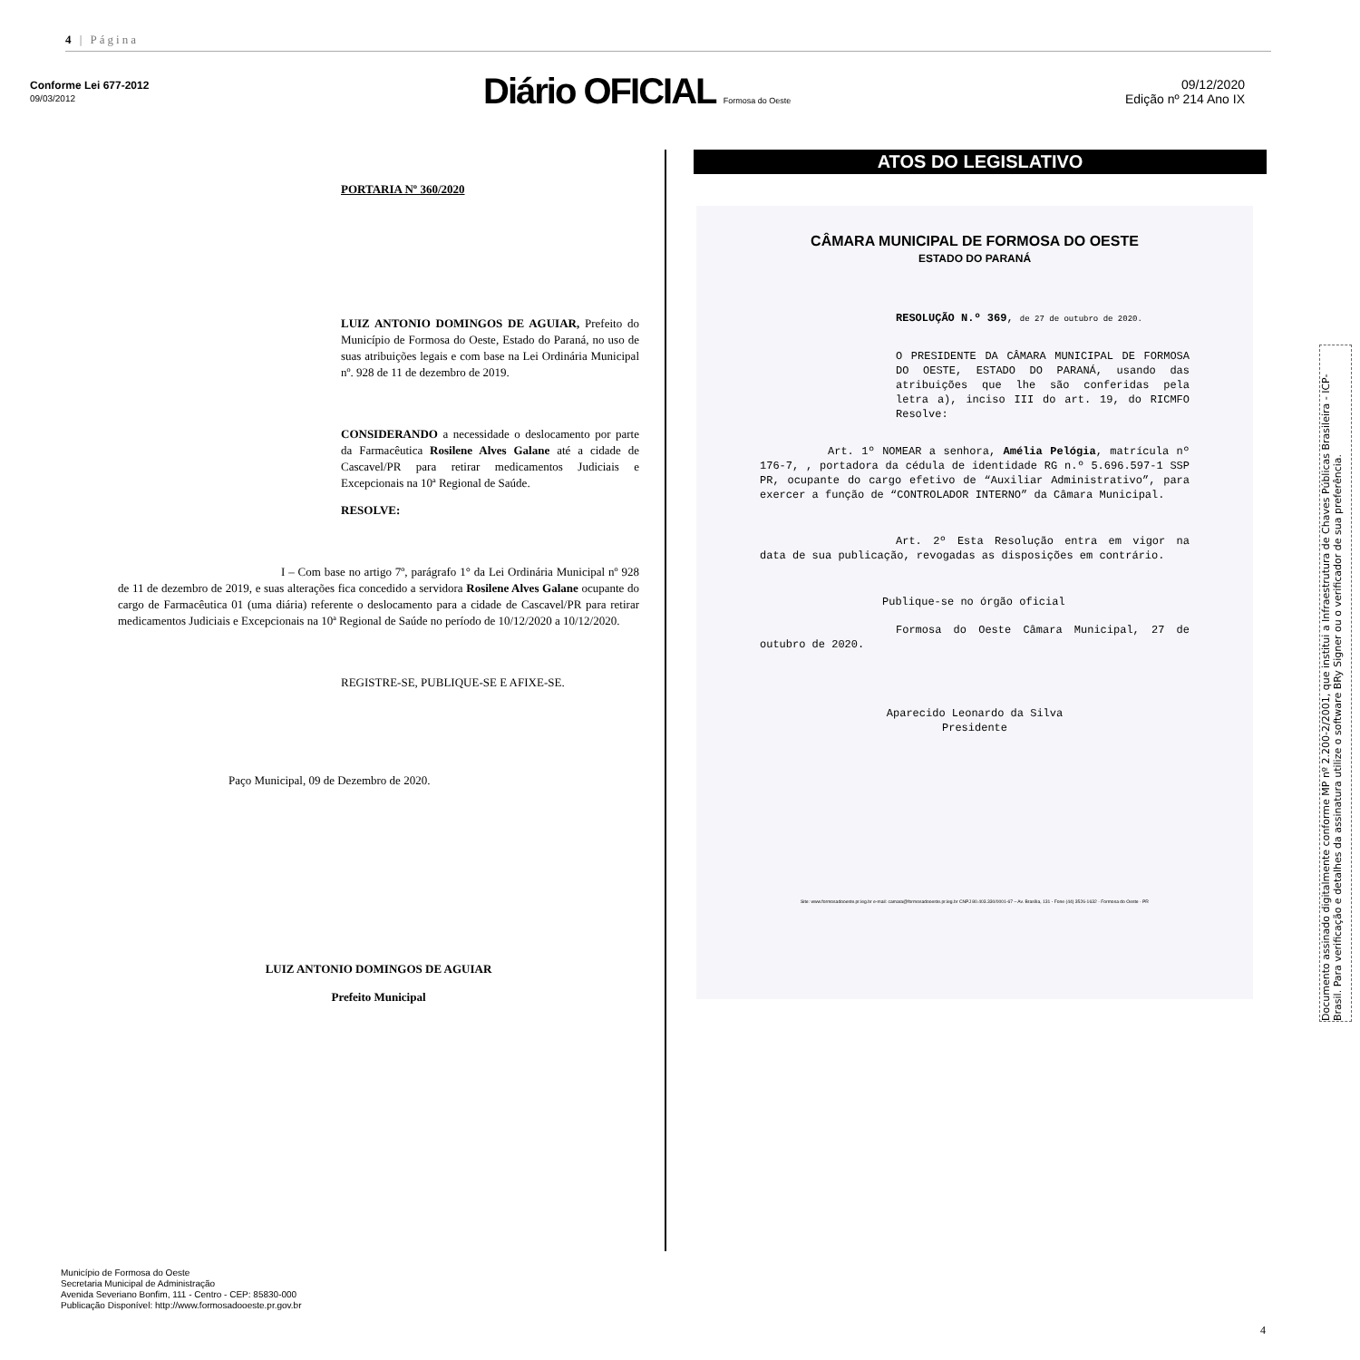4 | Página
Conforme Lei 677-2012
09/03/2012
Diário OFICIAL Formosa do Oeste
09/12/2020
Edição nº 214 Ano IX
PORTARIA Nº 360/2020
LUIZ ANTONIO DOMINGOS DE AGUIAR, Prefeito do Município de Formosa do Oeste, Estado do Paraná, no uso de suas atribuições legais e com base na Lei Ordinária Municipal nº. 928 de 11 de dezembro de 2019.
CONSIDERANDO a necessidade o deslocamento por parte da Farmacêutica Rosilene Alves Galane até a cidade de Cascavel/PR para retirar medicamentos Judiciais e Excepcionais na 10ª Regional de Saúde.
RESOLVE:
I – Com base no artigo 7º, parágrafo 1° da Lei Ordinária Municipal nº 928 de 11 de dezembro de 2019, e suas alterações fica concedido a servidora Rosilene Alves Galane ocupante do cargo de Farmacêutica 01 (uma diária) referente o deslocamento para a cidade de Cascavel/PR para retirar medicamentos Judiciais e Excepcionais na 10ª Regional de Saúde no período de 10/12/2020 a 10/12/2020.
REGISTRE-SE, PUBLIQUE-SE E AFIXE-SE.
Paço Municipal, 09 de Dezembro de 2020.
LUIZ ANTONIO DOMINGOS DE AGUIAR
Prefeito Municipal
ATOS DO LEGISLATIVO
CÂMARA MUNICIPAL DE FORMOSA DO OESTE
ESTADO DO PARANÁ
RESOLUÇÃO N.º 369, de 27 de outubro de 2020.
O PRESIDENTE DA CÂMARA MUNICIPAL DE FORMOSA DO OESTE, ESTADO DO PARANÁ, usando das atribuições que lhe são conferidas pela letra a), inciso III do art. 19, do RICMFO Resolve:
Art. 1º NOMEAR a senhora, Amélia Pelógia, matrícula nº 176-7, , portadora da cédula de identidade RG n.º 5.696.597-1 SSP PR, ocupante do cargo efetivo de “Auxiliar Administrativo”, para exercer a função de “CONTROLADOR INTERNO” da Câmara Municipal.
Art. 2º Esta Resolução entra em vigor na data de sua publicação, revogadas as disposições em contrário.
Publique-se no órgão oficial
Formosa do Oeste Câmara Municipal, 27 de outubro de 2020.
Aparecido Leonardo da Silva
Presidente
Site: www.formosadooeste.pr.leg.br e-mail: camara@formosadooeste.pr.leg.br CNPJ 80.403.330/0001-67 – Av. Brasília, 131 - Fone (44) 3526-1632 - Formosa do Oeste - PR
Município de Formosa do Oeste
Secretaria Municipal de Administração
Avenida Severiano Bonfim, 111 - Centro - CEP: 85830-000
Publicação Disponível: http://www.formosadooeste.pr.gov.br
4
Documento assinado digitalmente conforme MP nº 2.200-2/2001, que institui a Infraestrutura de Chaves Públicas Brasileira - ICP-Brasil. Para verificação e detalhes da assinatura utilize o software BRy Signer ou o verificador de sua preferência.